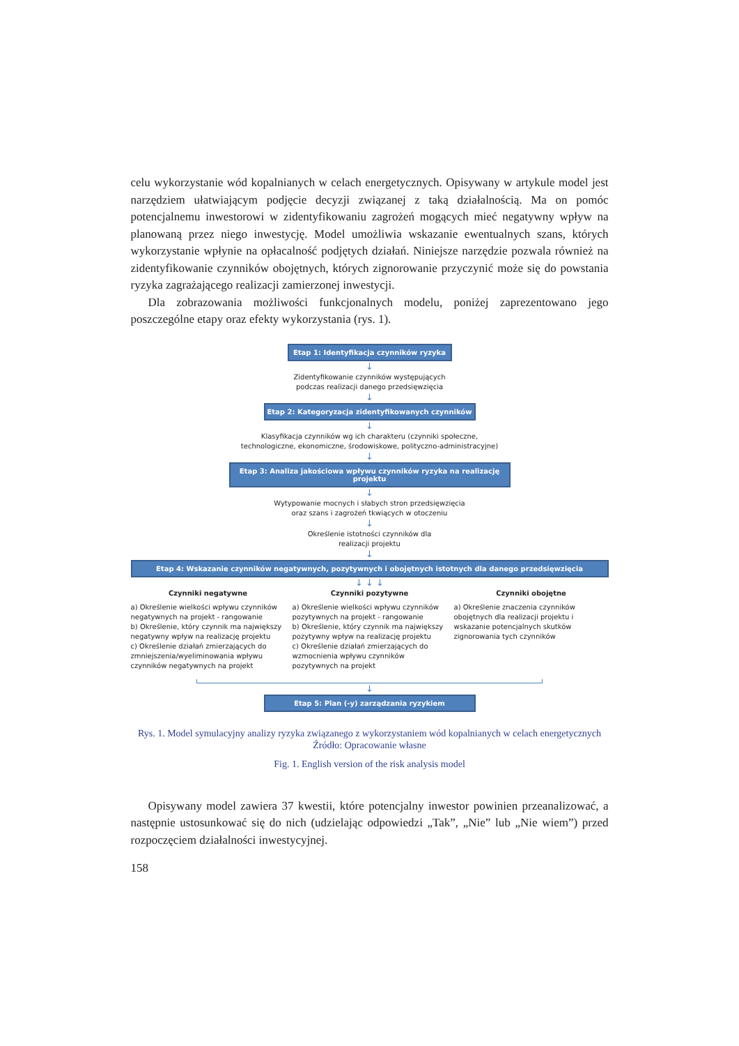celu wykorzystanie wód kopalnianych w celach energetycznych. Opisywany w artykule model jest narzędziem ułatwiającym podjęcie decyzji związanej z taką działalnością. Ma on pomóc potencjalnemu inwestorowi w zidentyfikowaniu zagrożeń mogących mieć negatywny wpływ na planowaną przez niego inwestycję. Model umożliwia wskazanie ewentualnych szans, których wykorzystanie wpłynie na opłacalność podjętych działań. Niniejsze narzędzie pozwala również na zidentyfikowanie czynników obojętnych, których zignorowanie przyczynić może się do powstania ryzyka zagrażającego realizacji zamierzonej inwestycji.
Dla zobrazowania możliwości funkcjonalnych modelu, poniżej zaprezentowano jego poszczególne etapy oraz efekty wykorzystania (rys. 1).
Etap 1: Identyfikacja czynników ryzyka
↓
Zidentyfikowanie czynników występujących
podczas realizacji danego przedsięwzięcia
↓
Etap 2: Kategoryzacja zidentyfikowanych czynników
↓
Klasyfikacja czynników wg ich charakteru (czynniki społeczne,
technologiczne, ekonomiczne, środowiskowe, polityczno-administracyjne)
↓
Etap 3: Analiza jakościowa wpływu czynników ryzyka na realizację projektu
↓
Wytypowanie mocnych i słabych stron przedsięwzięcia
oraz szans i zagrożeń tkwiących w otoczeniu
↓
Określenie istotności czynników dla
realizacji projektu
↓
Etap 4: Wskazanie czynników negatywnych, pozytywnych i obojętnych istotnych dla danego przedsięwzięcia
↓ ↓ ↓
Czynniki negatywne
a) Określenie wielkości wpływu czynników negatywnych na projekt - rangowanie
b) Określenie, który czynnik ma największy negatywny wpływ na realizację projektu
c) Określenie działań zmierzających do zmniejszenia/wyeliminowania wpływu czynników negatywnych na projekt
Czynniki pozytywne
a) Określenie wielkości wpływu czynników pozytywnych na projekt - rangowanie
b) Określenie, który czynnik ma największy pozytywny wpływ na realizację projektu
c) Określenie działań zmierzających do wzmocnienia wpływu czynników pozytywnych na projekt
Czynniki obojętne
a) Określenie znaczenia czynników obojętnych dla realizacji projektu i wskazanie potencjalnych skutków zignorowania tych czynników
↓
Etap 5: Plan (-y) zarządzania ryzykiem
Rys. 1. Model symulacyjny analizy ryzyka związanego z wykorzystaniem wód kopalnianych w celach energetycznych
Źródło: Opracowanie własne
Fig. 1. English version of the risk analysis model
Opisywany model zawiera 37 kwestii, które potencjalny inwestor powinien przeanalizować, a następnie ustosunkować się do nich (udzielając odpowiedzi „Tak”, „Nie” lub „Nie wiem”) przed rozpoczęciem działalności inwestycyjnej.
158